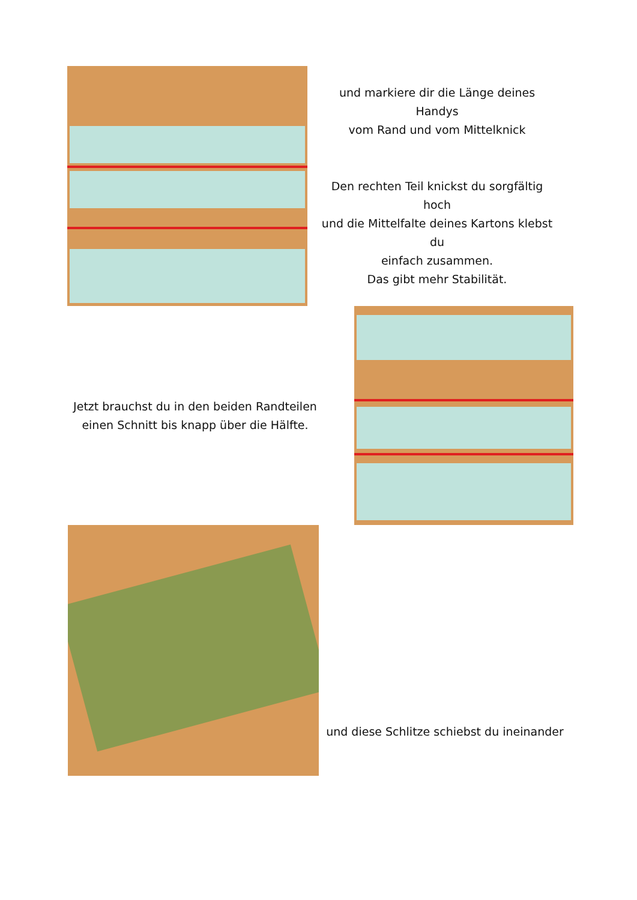und markiere dir die Länge deines Handys
vom Rand und vom Mittelknick
Den rechten Teil knickst du sorgfältig hoch
und die Mittelfalte deines Kartons klebst du
einfach zusammen.
Das gibt mehr Stabilität.
Jetzt brauchst du in den beiden Randteilen
einen Schnitt bis knapp über die Hälfte.
und diese Schlitze schiebst du ineinander